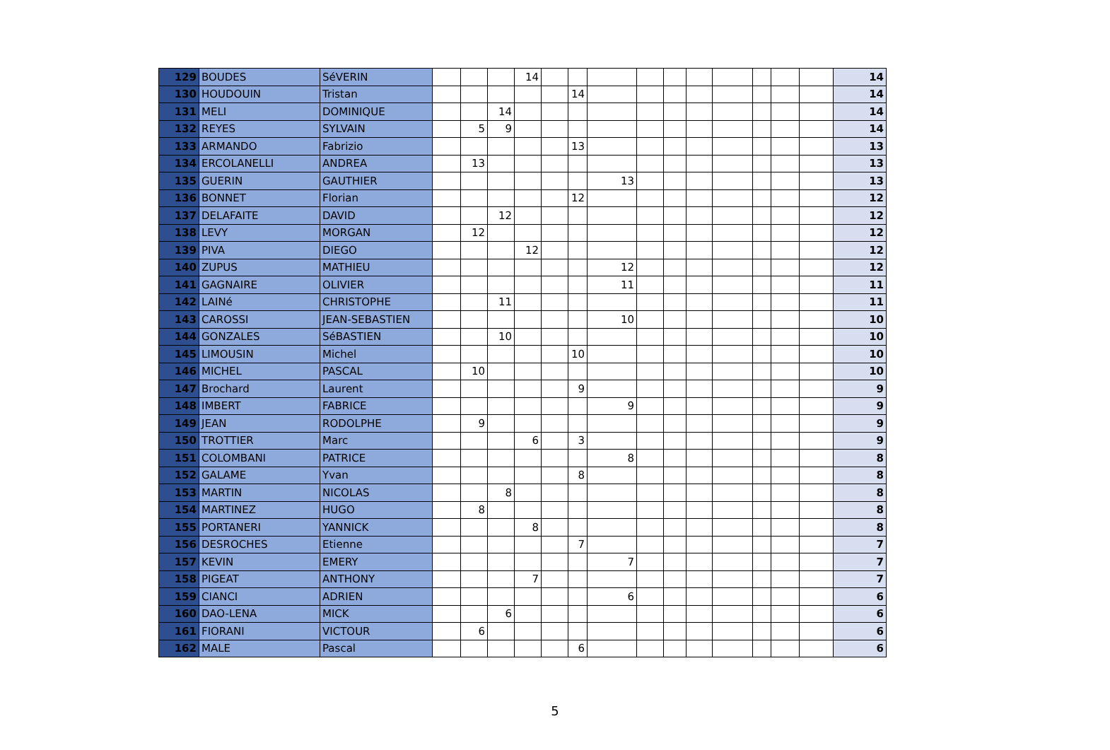| 129 | BOUDES | SéVERIN | | | | 14 | | | | | | | | | | | 14 |
| 130 | HOUDOUIN | Tristan | | | | | | 14 | | | | | | | | | 14 |
| 131 | MELI | DOMINIQUE | | | 14 | | | | | | | | | | | | 14 |
| 132 | REYES | SYLVAIN | | 5 | 9 | | | | | | | | | | | | 14 |
| 133 | ARMANDO | Fabrizio | | | | | | 13 | | | | | | | | | 13 |
| 134 | ERCOLANELLI | ANDREA | | 13 | | | | | | | | | | | | | 13 |
| 135 | GUERIN | GAUTHIER | | | | | | | 13 | | | | | | | | 13 |
| 136 | BONNET | Florian | | | | | | 12 | | | | | | | | | 12 |
| 137 | DELAFAITE | DAVID | | | 12 | | | | | | | | | | | | 12 |
| 138 | LEVY | MORGAN | | 12 | | | | | | | | | | | | | 12 |
| 139 | PIVA | DIEGO | | | | 12 | | | | | | | | | | | 12 |
| 140 | ZUPUS | MATHIEU | | | | | | | 12 | | | | | | | | 12 |
| 141 | GAGNAIRE | OLIVIER | | | | | | | 11 | | | | | | | | 11 |
| 142 | LAINé | CHRISTOPHE | | | 11 | | | | | | | | | | | | 11 |
| 143 | CAROSSI | JEAN-SEBASTIEN | | | | | | | 10 | | | | | | | | 10 |
| 144 | GONZALES | SéBASTIEN | | | 10 | | | | | | | | | | | | 10 |
| 145 | LIMOUSIN | Michel | | | | | | 10 | | | | | | | | | 10 |
| 146 | MICHEL | PASCAL | | 10 | | | | | | | | | | | | | 10 |
| 147 | Brochard | Laurent | | | | | | 9 | | | | | | | | | 9 |
| 148 | IMBERT | FABRICE | | | | | | | 9 | | | | | | | | 9 |
| 149 | JEAN | RODOLPHE | | 9 | | | | | | | | | | | | | 9 |
| 150 | TROTTIER | Marc | | | | 6 | | 3 | | | | | | | | | 9 |
| 151 | COLOMBANI | PATRICE | | | | | | | 8 | | | | | | | | 8 |
| 152 | GALAME | Yvan | | | | | | 8 | | | | | | | | | 8 |
| 153 | MARTIN | NICOLAS | | | 8 | | | | | | | | | | | | 8 |
| 154 | MARTINEZ | HUGO | | 8 | | | | | | | | | | | | | 8 |
| 155 | PORTANERI | YANNICK | | | | 8 | | | | | | | | | | | 8 |
| 156 | DESROCHES | Etienne | | | | | | 7 | | | | | | | | | 7 |
| 157 | KEVIN | EMERY | | | | | | | 7 | | | | | | | | 7 |
| 158 | PIGEAT | ANTHONY | | | | 7 | | | | | | | | | | | 7 |
| 159 | CIANCI | ADRIEN | | | | | | | 6 | | | | | | | | 6 |
| 160 | DAO-LENA | MICK | | | 6 | | | | | | | | | | | | 6 |
| 161 | FIORANI | VICTOUR | | 6 | | | | | | | | | | | | | 6 |
| 162 | MALE | Pascal | | | | | | 6 | | | | | | | | | 6 |
5